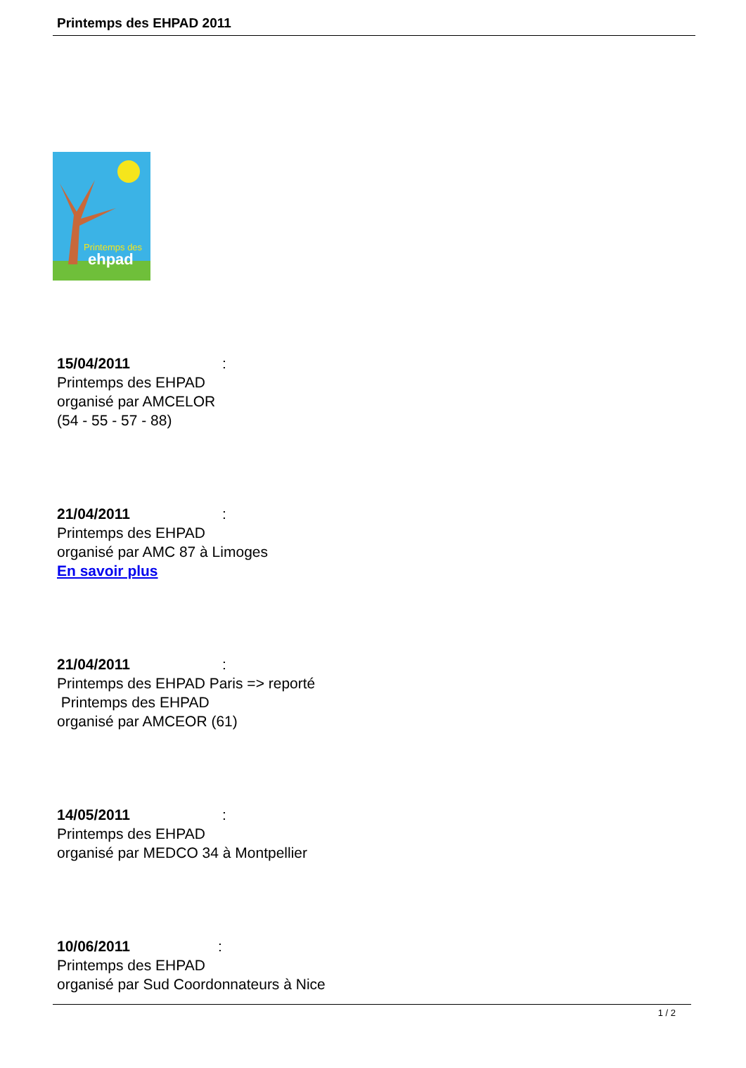Printemps des EHPAD 2011
Printemps des
ehpad
15/04/2011:
Printemps des EHPAD
organisé par AMCELOR
(54 - 55 - 57 - 88)
21/04/2011:
Printemps des EHPAD
organisé par AMC 87 à Limoges
En savoir plus
21/04/2011:
Printemps des EHPAD Paris => reporté
Printemps des EHPAD
organisé par AMCEOR (61)
14/05/2011:
Printemps des EHPAD
organisé par MEDCO 34 à Montpellier
10/06/2011:
Printemps des EHPAD
organisé par Sud Coordonnateurs à Nice
1 / 2